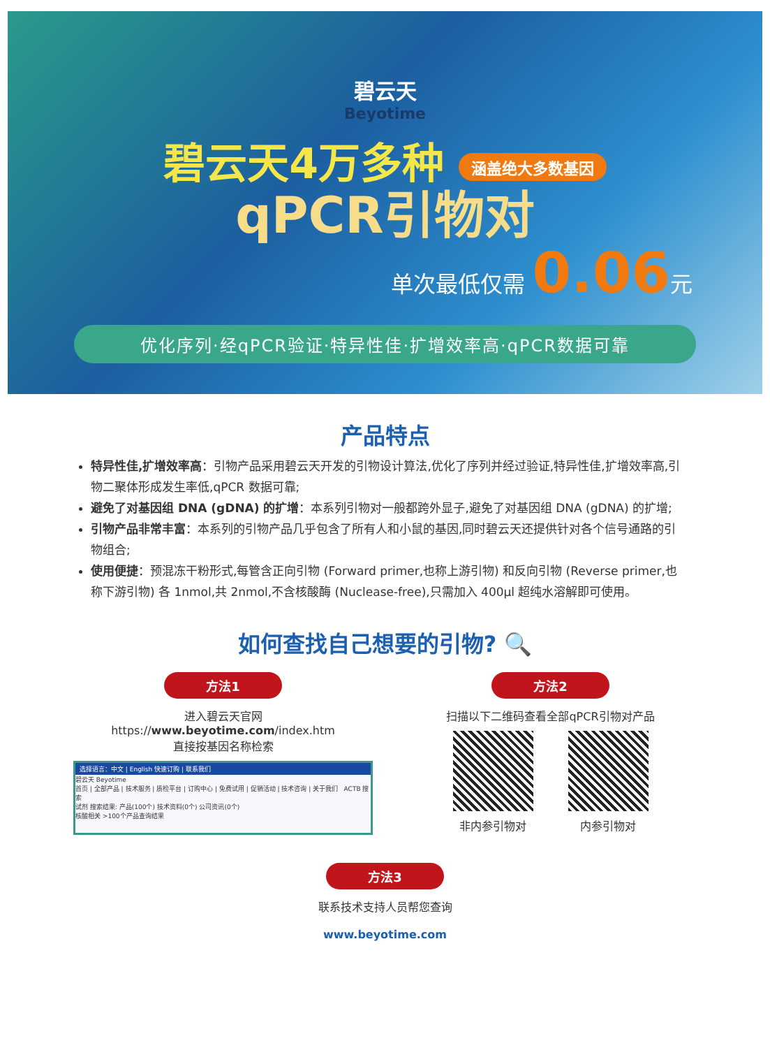碧云天
Beyotime
碧云天4万多种 涵盖绝大多数基因
qPCR引物对
单次最低仅需 0.06元
优化序列·经qPCR验证·特异性佳·扩增效率高·qPCR数据可靠
产品特点
特异性佳,扩增效率高：引物产品采用碧云天开发的引物设计算法,优化了序列并经过验证,特异性佳,扩增效率高,引物二聚体形成发生率低,qPCR 数据可靠;
避免了对基因组 DNA (gDNA) 的扩增：本系列引物对一般都跨外显子,避免了对基因组 DNA (gDNA) 的扩增;
引物产品非常丰富：本系列的引物产品几乎包含了所有人和小鼠的基因,同时碧云天还提供针对各个信号通路的引物组合;
使用便捷：预混冻干粉形式,每管含正向引物 (Forward primer,也称上游引物) 和反向引物 (Reverse primer,也称下游引物) 各 1nmol,共 2nmol,不含核酸酶 (Nuclease-free),只需加入 400μl 超纯水溶解即可使用。
如何查找自己想要的引物? 🔍
方法1
进入碧云天官网
https://www.beyotime.com/index.htm
直接按基因名称检索
选择语言：中文 | English 快速订购 | 联系我们
碧云天 Beyotime
首页 | 全部产品 | 技术服务 | 质检平台 | 订购中心 | 免费试用 | 促销活动 | 技术咨询 | 关于我们 ACTB 搜索
试剂 搜索结果: 产品(100个) 技术资料(0个) 公司资讯(0个)
核酸相关 >100个产品查询结果
方法2
扫描以下二维码查看全部qPCR引物对产品
非内参引物对
内参引物对
方法3
联系技术支持人员帮您查询
www.beyotime.com